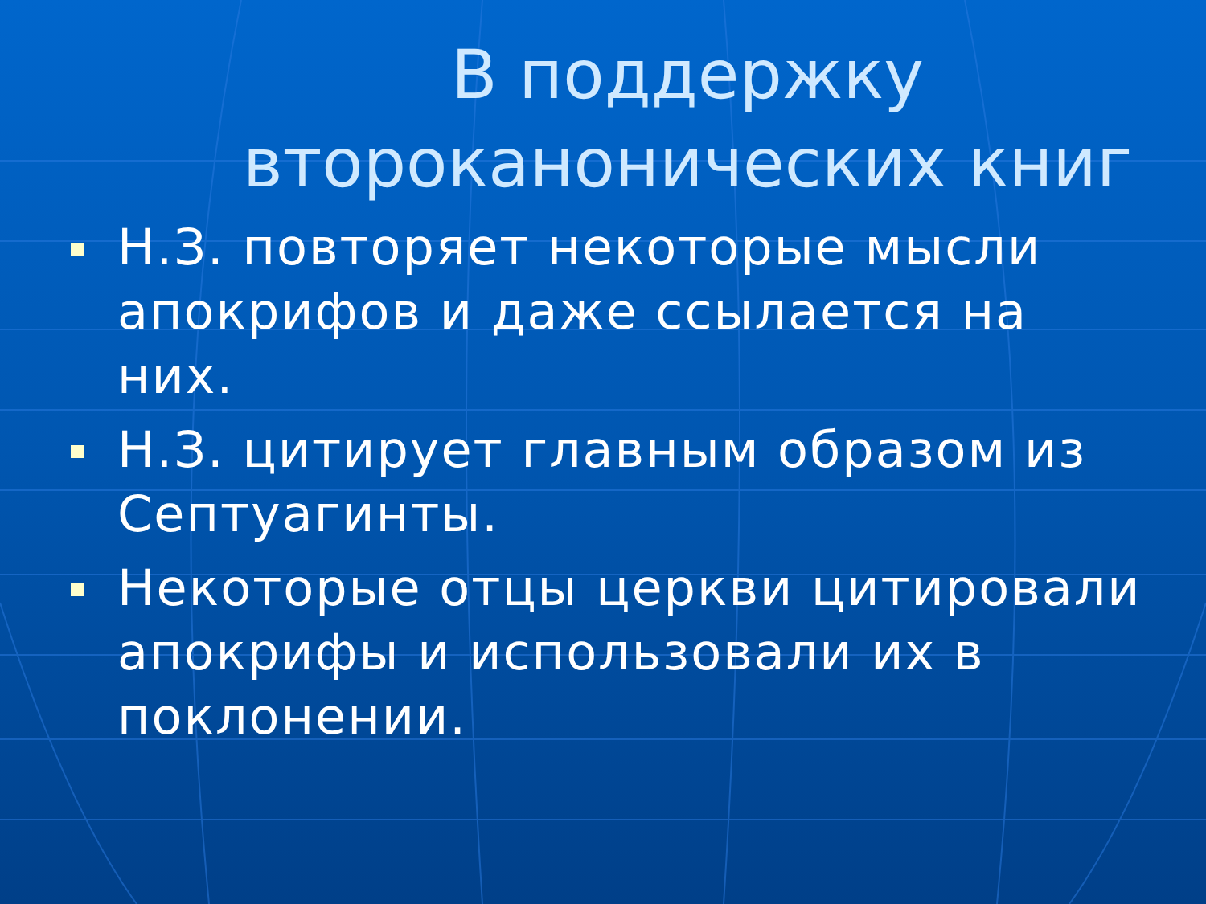В поддержку второканонических книг
Н.З. повторяет некоторые мысли апокрифов и даже ссылается на них.
Н.З. цитирует главным образом из Септуагинты.
Некоторые отцы церкви цитировали апокрифы и использовали их в поклонении.